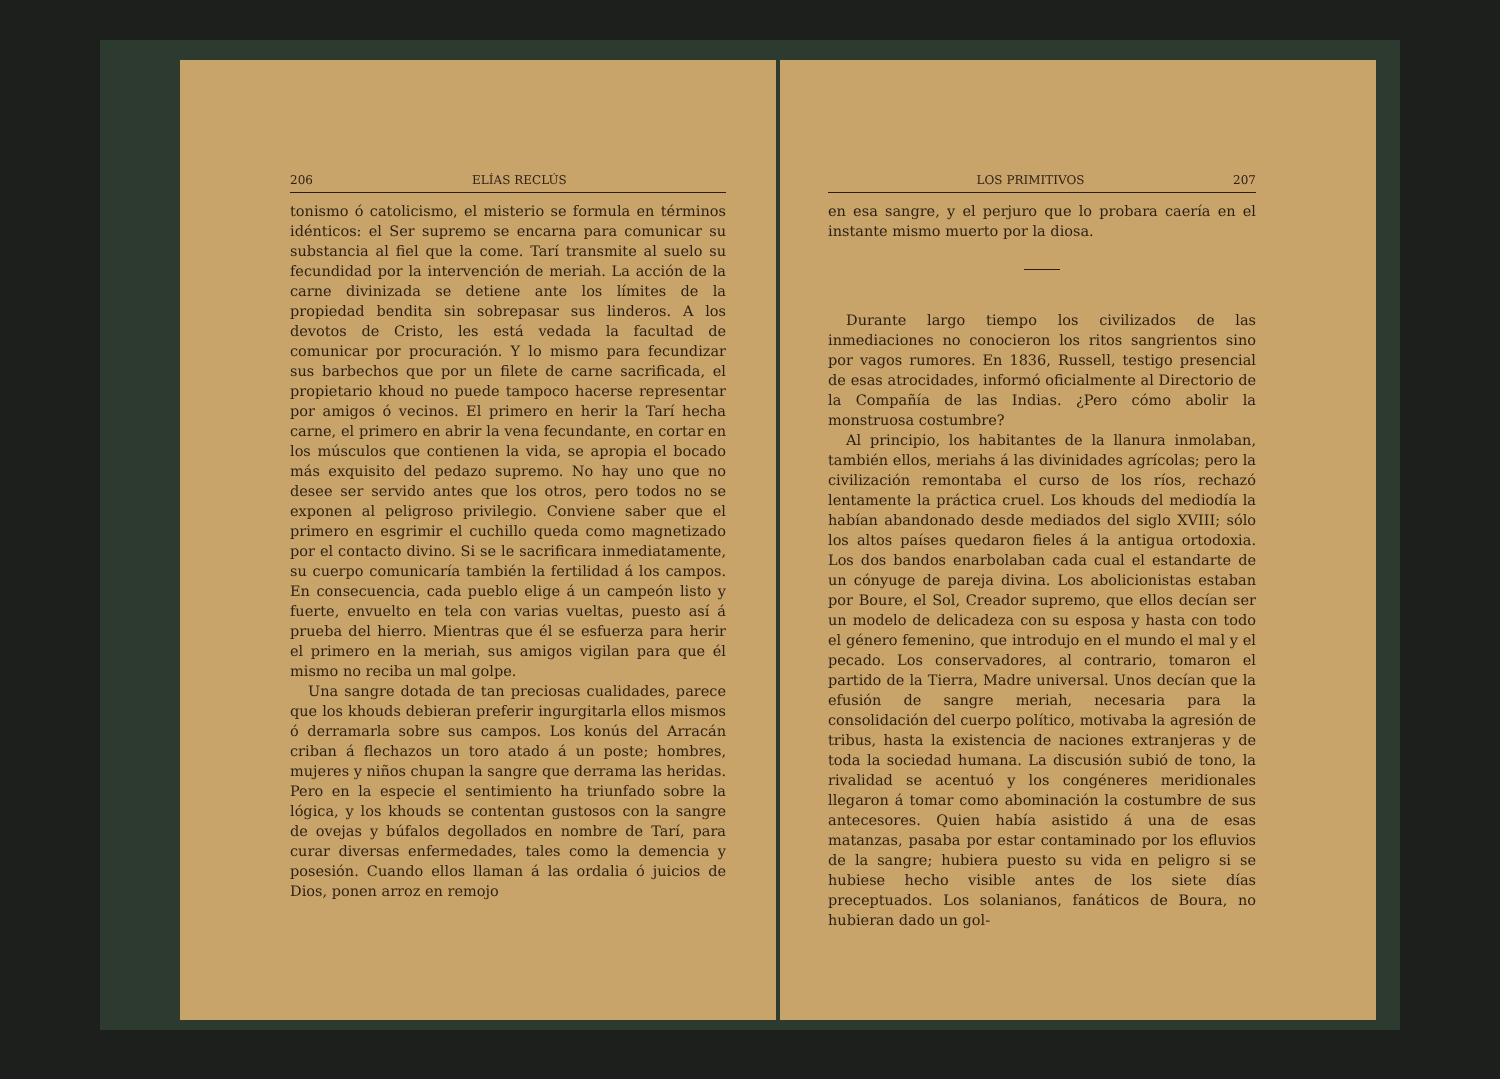206 ELÍAS RECLÚS
tonismo ó catolicismo, el misterio se formula en términos idénticos: el Ser supremo se encarna para comunicar su substancia al fiel que la come. Tarí transmite al suelo su fecundidad por la intervención de meriah. La acción de la carne divinizada se detiene ante los límites de la propiedad bendita sin sobrepasar sus linderos. A los devotos de Cristo, les está vedada la facultad de comunicar por procuración. Y lo mismo para fecundizar sus barbechos que por un filete de carne sacrificada, el propietario khoud no puede tampoco hacerse representar por amigos ó vecinos. El primero en herir la Tarí hecha carne, el primero en abrir la vena fecundante, en cortar en los músculos que contienen la vida, se apropia el bocado más exquisito del pedazo supremo. No hay uno que no desee ser servido antes que los otros, pero todos no se exponen al peligroso privilegio. Conviene saber que el primero en esgrimir el cuchillo queda como magnetizado por el contacto divino. Si se le sacrificara inmediatamente, su cuerpo comunicaría también la fertilidad á los campos. En consecuencia, cada pueblo elige á un campeón listo y fuerte, envuelto en tela con varias vueltas, puesto así á prueba del hierro. Mientras que él se esfuerza para herir el primero en la meriah, sus amigos vigilan para que él mismo no reciba un mal golpe.
Una sangre dotada de tan preciosas cualidades, parece que los khouds debieran preferir ingurgitarla ellos mismos ó derramarla sobre sus campos. Los konús del Arracán criban á flechazos un toro atado á un poste; hombres, mujeres y niños chupan la sangre que derrama las heridas. Pero en la especie el sentimiento ha triunfado sobre la lógica, y los khouds se contentan gustosos con la sangre de ovejas y búfalos degollados en nombre de Tarí, para curar diversas enfermedades, tales como la demencia y posesión. Cuando ellos llaman á las ordalia ó juicios de Dios, ponen arroz en remojo
LOS PRIMITIVOS 207
en esa sangre, y el perjuro que lo probara caería en el instante mismo muerto por la diosa.
Durante largo tiempo los civilizados de las inmediaciones no conocieron los ritos sangrientos sino por vagos rumores. En 1836, Russell, testigo presencial de esas atrocidades, informó oficialmente al Directorio de la Compañía de las Indias. ¿Pero cómo abolir la monstruosa costumbre?
Al principio, los habitantes de la llanura inmolaban, también ellos, meriahs á las divinidades agrícolas; pero la civilización remontaba el curso de los ríos, rechazó lentamente la práctica cruel. Los khouds del mediodía la habían abandonado desde mediados del siglo XVIII; sólo los altos países quedaron fieles á la antigua ortodoxia. Los dos bandos enarbolaban cada cual el estandarte de un cónyuge de pareja divina. Los abolicionistas estaban por Boure, el Sol, Creador supremo, que ellos decían ser un modelo de delicadeza con su esposa y hasta con todo el género femenino, que introdujo en el mundo el mal y el pecado. Los conservadores, al contrario, tomaron el partido de la Tierra, Madre universal. Unos decían que la efusión de sangre meriah, necesaria para la consolidación del cuerpo político, motivaba la agresión de tribus, hasta la existencia de naciones extranjeras y de toda la sociedad humana. La discusión subió de tono, la rivalidad se acentuó y los congéneres meridionales llegaron á tomar como abominación la costumbre de sus antecesores. Quien había asistido á una de esas matanzas, pasaba por estar contaminado por los efluvios de la sangre; hubiera puesto su vida en peligro si se hubiese hecho visible antes de los siete días preceptuados. Los solanianos, fanáticos de Boura, no hubieran dado un gol-